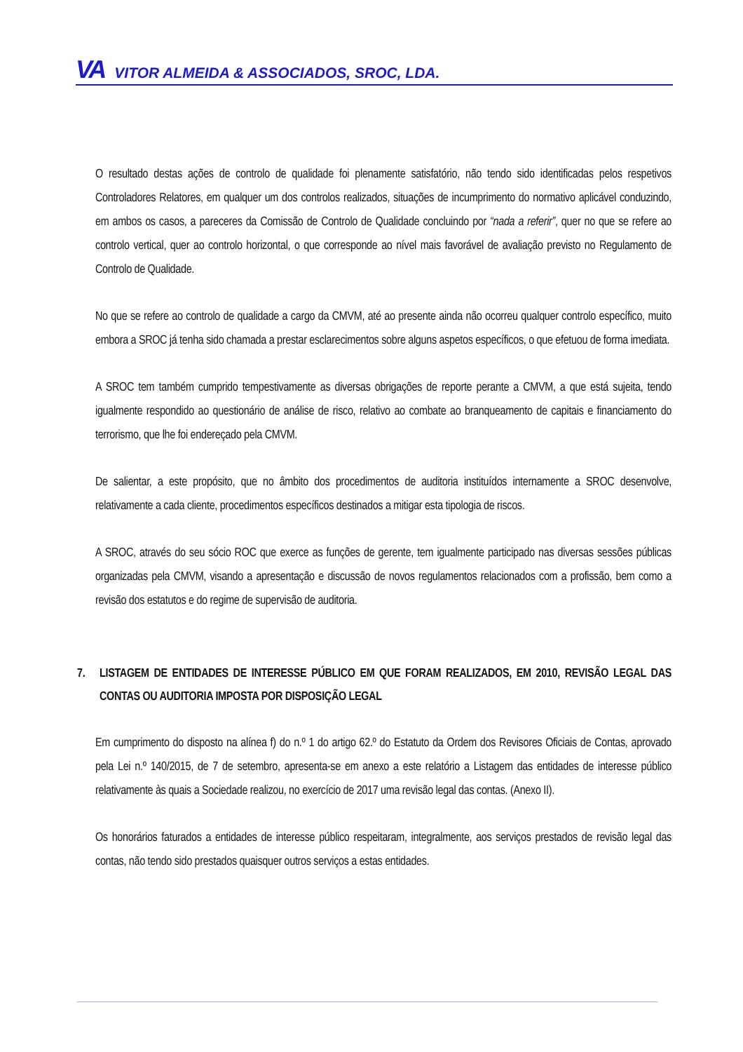VA VITOR ALMEIDA & ASSOCIADOS, SROC, LDA.
O resultado destas ações de controlo de qualidade foi plenamente satisfatório, não tendo sido identificadas pelos respetivos Controladores Relatores, em qualquer um dos controlos realizados, situações de incumprimento do normativo aplicável conduzindo, em ambos os casos, a pareceres da Comissão de Controlo de Qualidade concluindo por “nada a referir”, quer no que se refere ao controlo vertical, quer ao controlo horizontal, o que corresponde ao nível mais favorável de avaliação previsto no Regulamento de Controlo de Qualidade.
No que se refere ao controlo de qualidade a cargo da CMVM, até ao presente ainda não ocorreu qualquer controlo específico, muito embora a SROC já tenha sido chamada a prestar esclarecimentos sobre alguns aspetos específicos, o que efetuou de forma imediata.
A SROC tem também cumprido tempestivamente as diversas obrigações de reporte perante a CMVM, a que está sujeita, tendo igualmente respondido ao questionário de análise de risco, relativo ao combate ao branqueamento de capitais e financiamento do terrorismo, que lhe foi endereçado pela CMVM.
De salientar, a este propósito, que no âmbito dos procedimentos de auditoria instituídos internamente a SROC desenvolve, relativamente a cada cliente, procedimentos específicos destinados a mitigar esta tipologia de riscos.
A SROC, através do seu sócio ROC que exerce as funções de gerente, tem igualmente participado nas diversas sessões públicas organizadas pela CMVM, visando a apresentação e discussão de novos regulamentos relacionados com a profissão, bem como a revisão dos estatutos e do regime de supervisão de auditoria.
7. LISTAGEM DE ENTIDADES DE INTERESSE PÚBLICO EM QUE FORAM REALIZADOS, EM 2010, REVISÃO LEGAL DAS CONTAS OU AUDITORIA IMPOSTA POR DISPOSIÇÃO LEGAL
Em cumprimento do disposto na alínea f) do n.º 1 do artigo 62.º do Estatuto da Ordem dos Revisores Oficiais de Contas, aprovado pela Lei n.º 140/2015, de 7 de setembro, apresenta-se em anexo a este relatório a Listagem das entidades de interesse público relativamente às quais a Sociedade realizou, no exercício de 2017 uma revisão legal das contas. (Anexo II).
Os honorários faturados a entidades de interesse público respeitaram, integralmente, aos serviços prestados de revisão legal das contas, não tendo sido prestados quaisquer outros serviços a estas entidades.